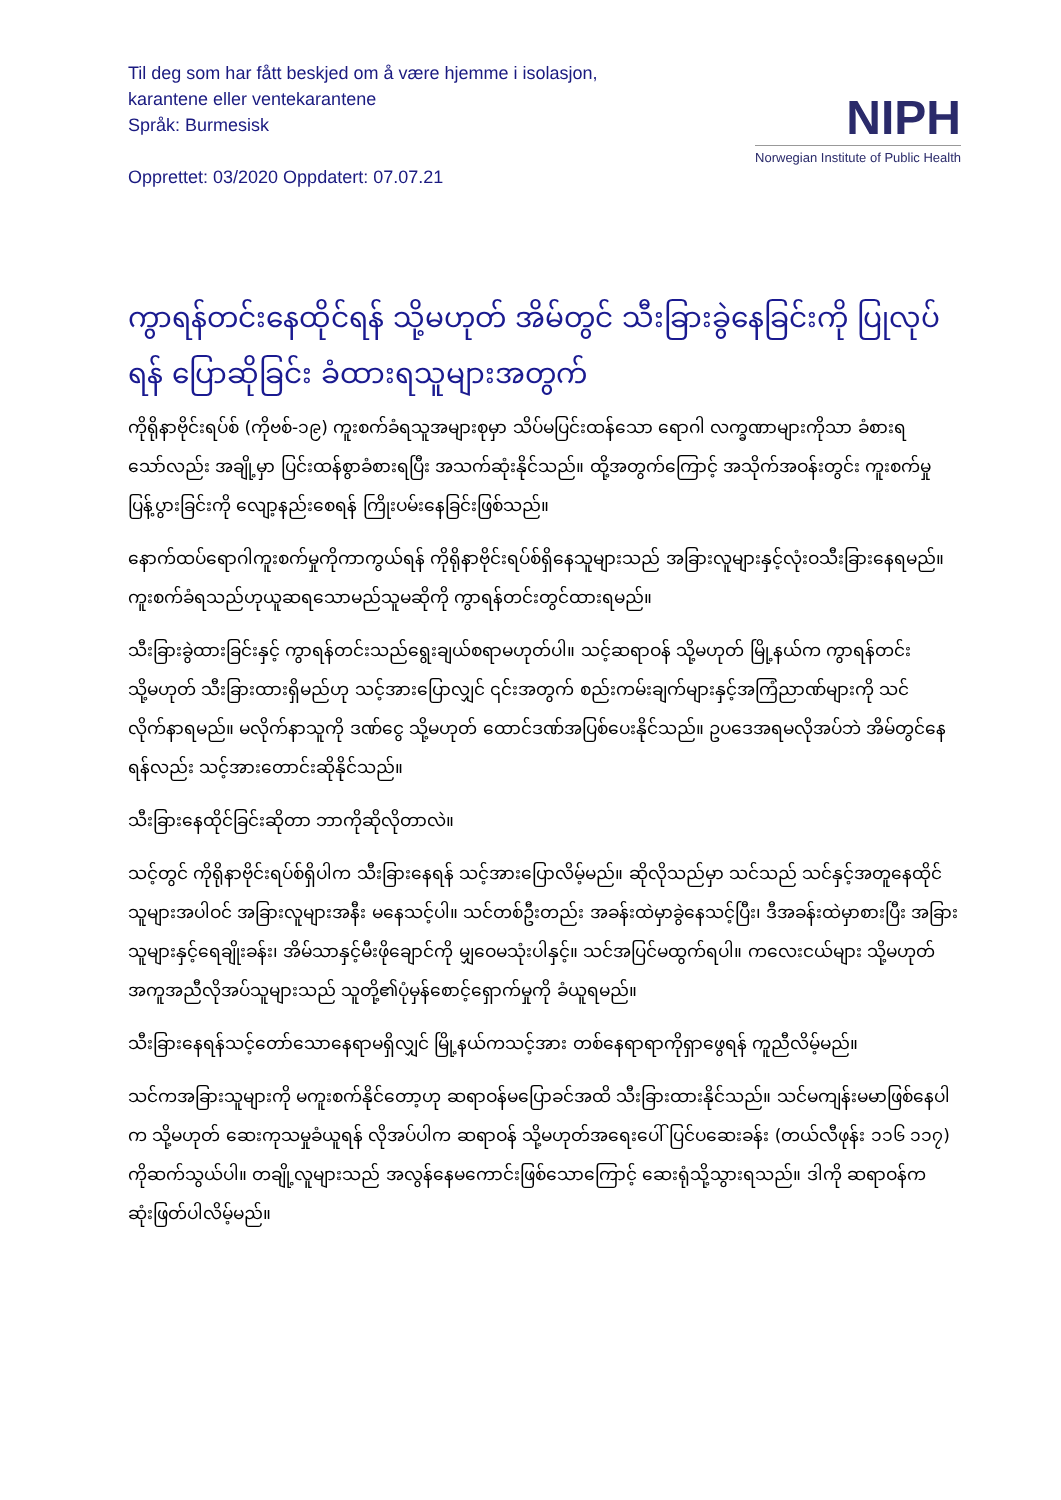Til deg som har fått beskjed om å være hjemme i isolasjon,
karantene eller ventekarantene
Språk: Burmesisk
Opprettet: 03/2020 Oppdatert: 07.07.21
NIPH
Norwegian Institute of Public Health
ကွာရန်တင်းနေထိုင်ရန် သို့မဟုတ် အိမ်တွင် သီးခြားခွဲနေခြင်းကို ပြုလုပ်ရန် ပြောဆိုခြင်း ခံထားရသူများအတွက်
ကိုရိုနာဗိုင်းရပ်စ် (ကိုဗစ်-၁၉) ကူးစက်ခံရသူအများစုမှာ သိပ်မပြင်းထန်သော ရောဂါ လက္ခဏာများကိုသာ ခံစားရသော်လည်း အချို့မှာ ပြင်းထန်စွာခံစားရပြီး အသက်ဆုံးနိုင်သည်။ ထို့အတွက်ကြောင့် အသိုက်အဝန်းတွင်း ကူးစက်မှုပြန့်ပွားခြင်းကို လျော့နည်းစေရန် ကြိုးပမ်းနေခြင်းဖြစ်သည်။
နောက်ထပ်ရောဂါကူးစက်မှုကိုကာကွယ်ရန် ကိုရိုနာဗိုင်းရပ်စ်ရှိနေသူများသည် အခြားလူများနှင့်လုံးဝသီးခြားနေရမည်။ ကူးစက်ခံရသည်ဟုယူဆရသောမည်သူမဆိုကို ကွာရန်တင်းတွင်ထားရမည်။
သီးခြားခွဲထားခြင်းနှင့် ကွာရန်တင်းသည်ရွေးချယ်စရာမဟုတ်ပါ။ သင့်ဆရာဝန် သို့မဟုတ် မြို့နယ်က ကွာရန်တင်း သို့မဟုတ် သီးခြားထားရှိမည်ဟု သင့်အားပြောလျှင် ၎င်းအတွက် စည်းကမ်းချက်များနှင့်အကြံညာဏ်များကို သင်လိုက်နာရမည်။ မလိုက်နာသူကို ဒဏ်ငွေ သို့မဟုတ် ထောင်ဒဏ်အပြစ်ပေးနိုင်သည်။ ဥပဒေအရမလိုအပ်ဘဲ အိမ်တွင်နေရန်လည်း သင့်အားတောင်းဆိုနိုင်သည်။
သီးခြားနေထိုင်ခြင်းဆိုတာ ဘာကိုဆိုလိုတာလဲ။
သင့်တွင် ကိုရိုနာဗိုင်းရပ်စ်ရှိပါက သီးခြားနေရန် သင့်အားပြောလိမ့်မည်။ ဆိုလိုသည်မှာ သင်သည် သင်နှင့်အတူနေထိုင်သူများအပါဝင် အခြားလူများအနီး မနေသင့်ပါ။ သင်တစ်ဦးတည်း အခန်းထဲမှာခွဲနေသင့်ပြီး၊ ဒီအခန်းထဲမှာစားပြီး အခြားသူများနှင့်ရေချိုးခန်း၊ အိမ်သာနှင့်မီးဖိုချောင်ကို မျှဝေမသုံးပါနှင့်။ သင်အပြင်မထွက်ရပါ။ ကလေးငယ်များ သို့မဟုတ် အကူအညီလိုအပ်သူများသည် သူတို့၏ပုံမှန်စောင့်ရှောက်မှုကို ခံယူရမည်။
သီးခြားနေရန်သင့်တော်သောနေရာမရှိလျှင် မြို့နယ်ကသင့်အား တစ်နေရာရာကိုရှာဖွေရန် ကူညီလိမ့်မည်။
သင်ကအခြားသူများကို မကူးစက်နိုင်တော့ဟု ဆရာဝန်မပြောခင်အထိ သီးခြားထားနိုင်သည်။ သင်မကျန်းမမာဖြစ်နေပါက သို့မဟုတ် ဆေးကုသမှုခံယူရန် လိုအပ်ပါက ဆရာဝန် သို့မဟုတ်အရေးပေါ် ပြင်ပဆေးခန်း (တယ်လီဖုန်း ၁၁၆ ၁၁၇) ကိုဆက်သွယ်ပါ။ တချို့လူများသည် အလွန်နေမကောင်းဖြစ်သောကြောင့် ဆေးရုံသို့သွားရသည်။ ဒါကို ဆရာဝန်က ဆုံးဖြတ်ပါလိမ့်မည်။